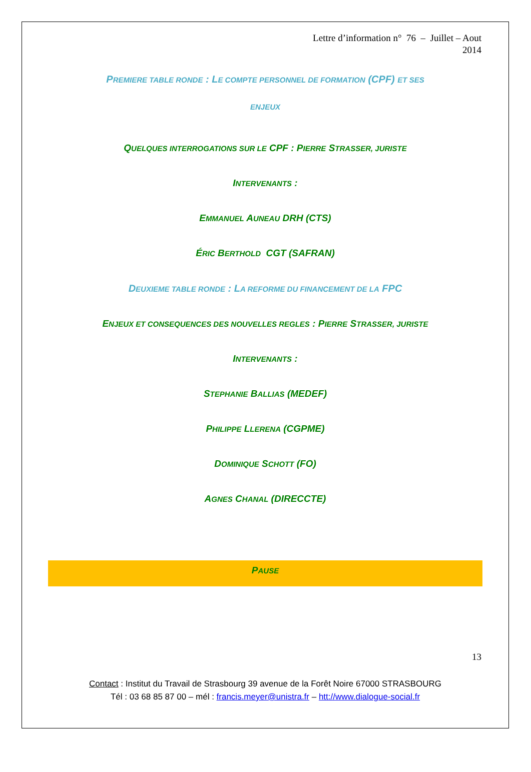Lettre d’information n° 76 – Juillet – Aout
2014
PREMIERE TABLE RONDE : LE COMPTE PERSONNEL DE FORMATION (CPF) ET SES
ENJEUX
QUELQUES INTERROGATIONS SUR LE CPF : PIERRE STRASSER, JURISTE
INTERVENANTS :
EMMANUEL AUNEAU DRH (CTS)
ÉRIC BERTHOLD CGT (SAFRAN)
DEUXIEME TABLE RONDE : LA REFORME DU FINANCEMENT DE LA FPC
ENJEUX ET CONSEQUENCES DES NOUVELLES REGLES : PIERRE STRASSER, JURISTE
INTERVENANTS :
STEPHANIE BALLIAS (MEDEF)
PHILIPPE LLERENA (CGPME)
DOMINIQUE SCHOTT (FO)
AGNES CHANAL (DIRECCTE)
PAUSE
13
Contact : Institut du Travail de Strasbourg 39 avenue de la Forêt Noire 67000 STRASBOURG
Tél : 03 68 85 87 00 – mél : francis.meyer@unistra.fr – htt://www.dialogue-social.fr